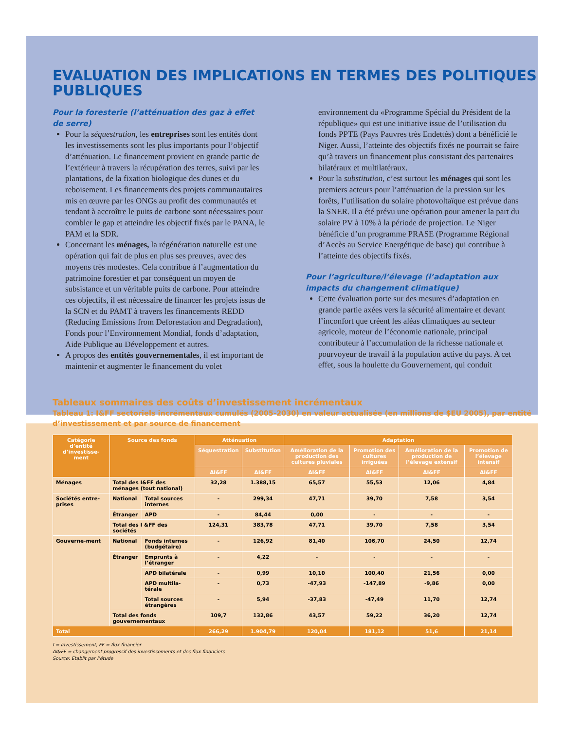EVALUATION DES IMPLICATIONS EN TERMES DES POLITIQUES PUBLIQUES
Pour la foresterie (l’atténuation des gaz à effet de serre)
Pour la séquestration, les entreprises sont les entités dont les investissements sont les plus importants pour l’objectif d’atténuation. Le financement provient en grande partie de l’extérieur à travers la récupération des terres, suivi par les plantations, de la fixation biologique des dunes et du reboisement. Les financements des projets communautaires mis en œuvre par les ONGs au profit des communautés et tendant à accroître le puits de carbone sont nécessaires pour combler le gap et atteindre les objectif fixés par le PANA, le PAM et la SDR.
Concernant les ménages, la régénération naturelle est une opération qui fait de plus en plus ses preuves, avec des moyens très modestes. Cela contribue à l’augmentation du patrimoine forestier et par conséquent un moyen de subsistance et un véritable puits de carbone. Pour atteindre ces objectifs, il est nécessaire de financer les projets issus de la SCN et du PAMT à travers les financements REDD (Reducing Emissions from Deforestation and Degradation), Fonds pour l’Environnement Mondial, fonds d’adaptation, Aide Publique au Développement et autres.
A propos des entités gouvernementales, il est important de maintenir et augmenter le financement du volet
environnement du «Programme Spécial du Président de la république» qui est une initiative issue de l’utilisation du fonds PPTE (Pays Pauvres très Endettés) dont a bénéficié le Niger. Aussi, l’atteinte des objectifs fixés ne pourrait se faire qu’à travers un financement plus consistant des partenaires bilatéraux et multilatéraux.
Pour la substitution, c’est surtout les ménages qui sont les premiers acteurs pour l’atténuation de la pression sur les forêts, l’utilisation du solaire photovoltaïque est prévue dans la SNER. Il a été prévu une opération pour amener la part du solaire PV à 10% à la période de projection. Le Niger bénéficie d’un programme PRASE (Programme Régional d’Accès au Service Energétique de base) qui contribue à l’atteinte des objectifs fixés.
Pour l’agriculture/l’élevage (l’adaptation aux impacts du changement climatique)
Cette évaluation porte sur des mesures d’adaptation en grande partie axées vers la sécurité alimentaire et devant l’inconfort que créent les aléas climatiques au secteur agricole, moteur de l’économie nationale, principal contributeur à l’accumulation de la richesse nationale et pourvoyeur de travail à la population active du pays. A cet effet, sous la houlette du Gouvernement, qui conduit
Tableaux sommaires des coûts d’investissement incrémentaux
Tableau 1: I&FF sectoriels incrémentaux cumulés (2005-2030) en valeur actualisée (en millions de $EU 2005), par entité d’investissement et par source de financement
| Catégorie d’entité d’investisse-ment | Source des fonds | | Atténuation | | Adaptation | | | |
| --- | --- | --- | --- | --- | --- | --- | --- | --- |
| | | | Séquestration | Substitution | Amélioration de la production des cultures pluviales | Promotion des cultures irriguées | Amélioration de la production de l’élevage extensif | Promotion de l’élevage intensif |
| | | | ΔI&FF | ΔI&FF | ΔI&FF | ΔI&FF | ΔI&FF | ΔI&FF |
| Ménages | Total des I&FF des ménages (tout national) | | 32,28 | 1.388,15 | 65,57 | 55,53 | 12,06 | 4,84 |
| Sociétés entre-prises | National | Total sources internes | - | 299,34 | 47,71 | 39,70 | 7,58 | 3,54 |
| | Étranger | APD | - | 84,44 | 0,00 | - | - | - |
| | Total des I &FF des sociétés | | 124,31 | 383,78 | 47,71 | 39,70 | 7,58 | 3,54 |
| Gouverne-ment | National | Fonds internes (budgétaire) | - | 126,92 | 81,40 | 106,70 | 24,50 | 12,74 |
| | Étranger | Emprunts à l’étranger | - | 4,22 | - | - | - | - |
| | | APD bilatérale | - | 0,99 | 10,10 | 100,40 | 21,56 | 0,00 |
| | | APD multila-térale | - | 0,73 | -47,93 | -147,89 | -9,86 | 0,00 |
| | | Total sources étrangères | - | 5,94 | -37,83 | -47,49 | 11,70 | 12,74 |
| | Total des fonds gouvernementaux | | 109,7 | 132,86 | 43,57 | 59,22 | 36,20 | 12,74 |
| Total | | | 266,29 | 1.904,79 | 120,04 | 181,12 | 51,6 | 21,14 |
I = Investissement, FF = flux financier
ΔI&FF = changement progressif des investissements et des flux financiers
Source: Etablit par l’étude